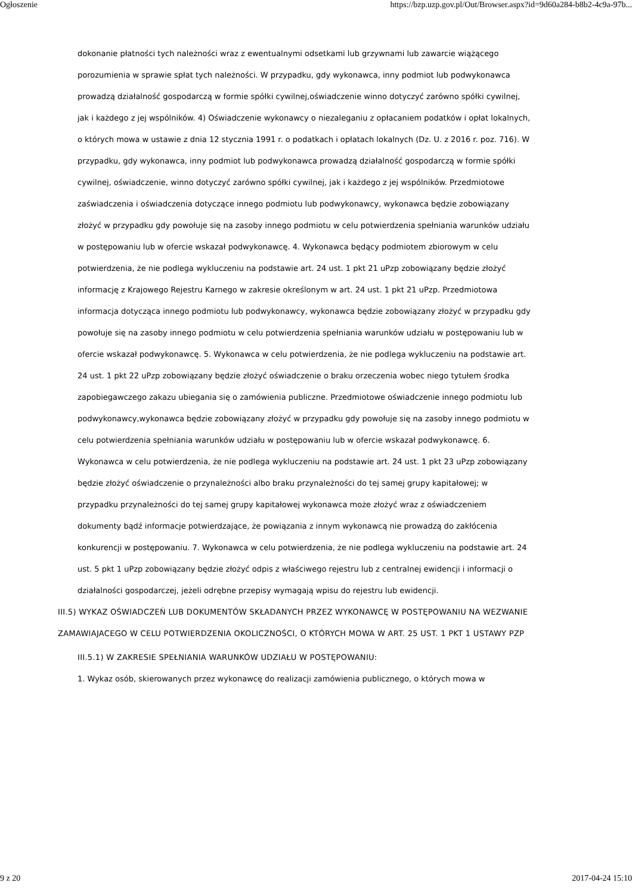Ogłoszenie https://bzp.uzp.gov.pl/Out/Browser.aspx?id=9d60a284-b8b2-4c9a-97b...
dokonanie płatności tych należności wraz z ewentualnymi odsetkami lub grzywnami lub zawarcie wiążącego porozumienia w sprawie spłat tych należności. W przypadku, gdy wykonawca, inny podmiot lub podwykonawca prowadzą działalność gospodarczą w formie spółki cywilnej,oświadczenie winno dotyczyć zarówno spółki cywilnej, jak i każdego z jej wspólników. 4) Oświadczenie wykonawcy o niezaleganiu z opłacaniem podatków i opłat lokalnych, o których mowa w ustawie z dnia 12 stycznia 1991 r. o podatkach i opłatach lokalnych (Dz. U. z 2016 r. poz. 716). W przypadku, gdy wykonawca, inny podmiot lub podwykonawca prowadzą działalność gospodarczą w formie spółki cywilnej, oświadczenie, winno dotyczyć zarówno spółki cywilnej, jak i każdego z jej wspólników. Przedmiotowe zaświadczenia i oświadczenia dotyczące innego podmiotu lub podwykonawcy, wykonawca będzie zobowiązany złożyć w przypadku gdy powołuje się na zasoby innego podmiotu w celu potwierdzenia spełniania warunków udziału w postępowaniu lub w ofercie wskazał podwykonawcę. 4. Wykonawca będący podmiotem zbiorowym w celu potwierdzenia, że nie podlega wykluczeniu na podstawie art. 24 ust. 1 pkt 21 uPzp zobowiązany będzie złożyć informację z Krajowego Rejestru Karnego w zakresie określonym w art. 24 ust. 1 pkt 21 uPzp. Przedmiotowa informacja dotycząca innego podmiotu lub podwykonawcy, wykonawca będzie zobowiązany złożyć w przypadku gdy powołuje się na zasoby innego podmiotu w celu potwierdzenia spełniania warunków udziału w postępowaniu lub w ofercie wskazał podwykonawcę. 5. Wykonawca w celu potwierdzenia, że nie podlega wykluczeniu na podstawie art. 24 ust. 1 pkt 22 uPzp zobowiązany będzie złożyć oświadczenie o braku orzeczenia wobec niego tytułem środka zapobiegawczego zakazu ubiegania się o zamówienia publiczne. Przedmiotowe oświadczenie innego podmiotu lub podwykonawcy,wykonawca będzie zobowiązany złożyć w przypadku gdy powołuje się na zasoby innego podmiotu w celu potwierdzenia spełniania warunków udziału w postępowaniu lub w ofercie wskazał podwykonawcę. 6. Wykonawca w celu potwierdzenia, że nie podlega wykluczeniu na podstawie art. 24 ust. 1 pkt 23 uPzp zobowiązany będzie złożyć oświadczenie o przynależności albo braku przynależności do tej samej grupy kapitałowej; w przypadku przynależności do tej samej grupy kapitałowej wykonawca może złożyć wraz z oświadczeniem dokumenty bądź informacje potwierdzające, że powiązania z innym wykonawcą nie prowadzą do zakłócenia konkurencji w postępowaniu. 7. Wykonawca w celu potwierdzenia, że nie podlega wykluczeniu na podstawie art. 24 ust. 5 pkt 1 uPzp zobowiązany będzie złożyć odpis z właściwego rejestru lub z centralnej ewidencji i informacji o działalności gospodarczej, jeżeli odrębne przepisy wymagają wpisu do rejestru lub ewidencji.
III.5) WYKAZ OŚWIADCZEŃ LUB DOKUMENTÓW SKŁADANYCH PRZEZ WYKONAWCĘ W POSTĘPOWANIU NA WEZWANIE ZAMAWIAJACEGO W CELU POTWIERDZENIA OKOLICZNOŚCI, O KTÓRYCH MOWA W ART. 25 UST. 1 PKT 1 USTAWY PZP
III.5.1) W ZAKRESIE SPEŁNIANIA WARUNKÓW UDZIAŁU W POSTĘPOWANIU:
1. Wykaz osób, skierowanych przez wykonawcę do realizacji zamówienia publicznego, o których mowa w
9 z 20 2017-04-24 15:10